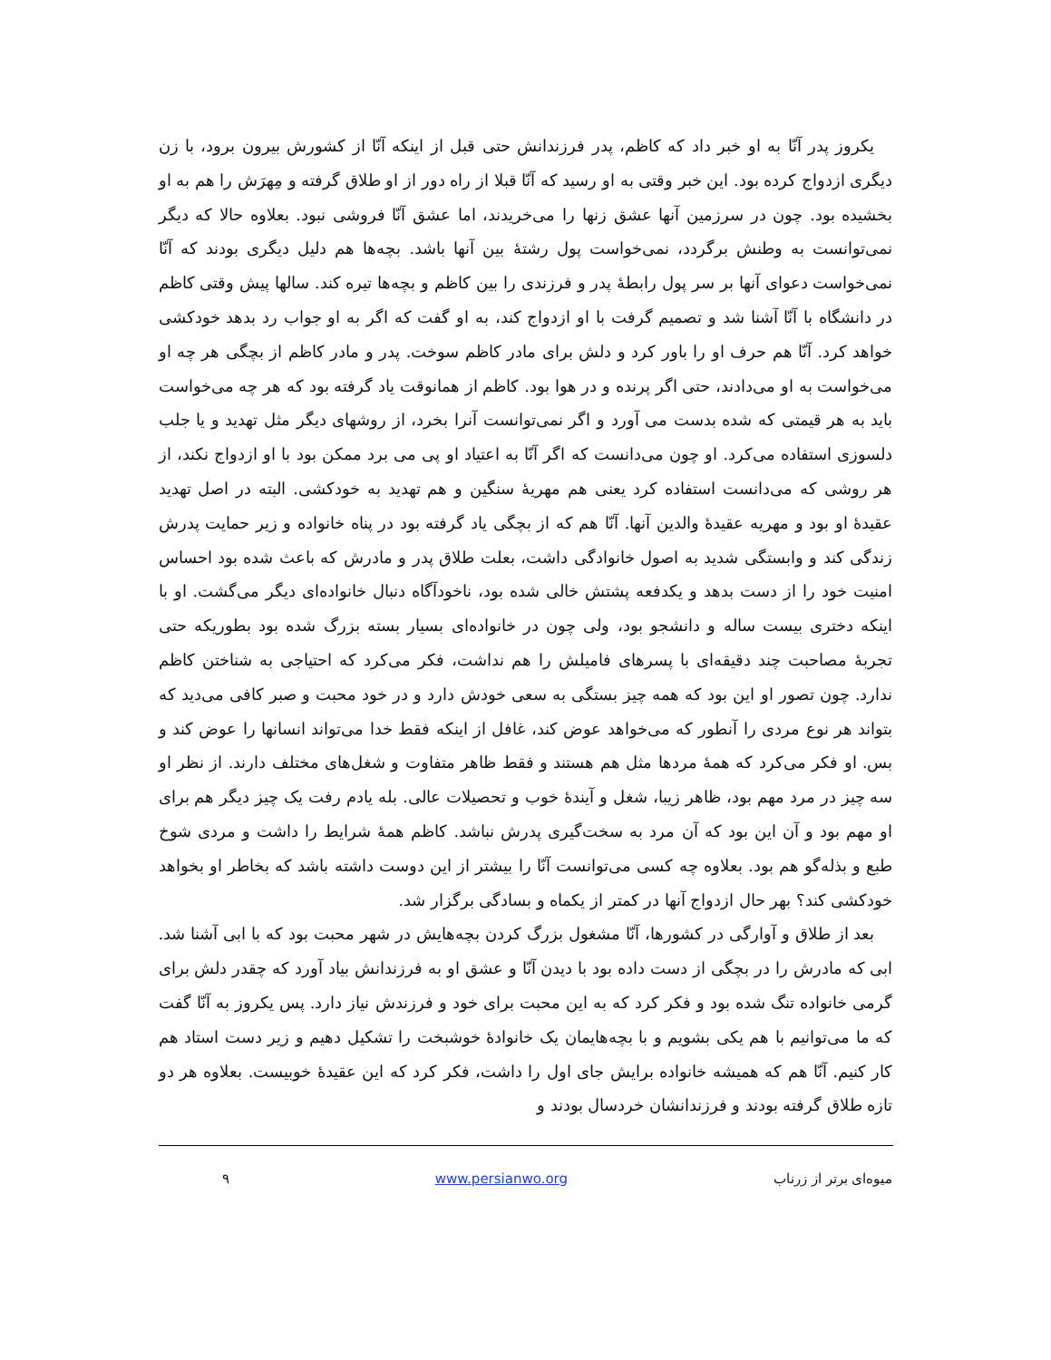یکروز پدر آنّا به او خبر داد که کاظم، پدر فرزندانش حتی قبل از اینکه آنّا از کشورش بیرون برود، با زن دیگری ازدواج کرده بود. این خبر وقتی به او رسید که آنّا قبلا از راه دور از او طلاق گرفته و مِهرَش را هم به او بخشیده بود. چون در سرزمین آنها عشق زنها را می‌خریدند، اما عشق آنّا فروشی نبود. بعلاوه حالا که دیگر نمی‌توانست به وطنش برگردد، نمی‌خواست پول رشتهٔ بین آنها باشد. بچه‌ها هم دلیل دیگری بودند که آنّا نمی‌خواست دعوای آنها بر سر پول رابطهٔ پدر و فرزندی را بین کاظم و بچه‌ها تیره کند. سالها پیش وقتی کاظم در دانشگاه با آنّا آشنا شد و تصمیم گرفت با او ازدواج کند، به او گفت که اگر به او جواب رد بدهد خودکشی خواهد کرد. آنّا هم حرف او را باور کرد و دلش برای مادر کاظم سوخت. پدر و مادر کاظم از بچگی هر چه او می‌خواست به او می‌دادند، حتی اگر پرنده و در هوا بود. کاظم از همانوقت یاد گرفته بود که هر چه می‌خواست باید به هر قیمتی که شده بدست می آورد و اگر نمی‌توانست آنرا بخرد، از روشهای دیگر مثل تهدید و یا جلب دلسوزی استفاده می‌کرد. او چون می‌دانست که اگر آنّا به اعتیاد او پی می برد ممکن بود با او ازدواج نکند، از هر روشی که می‌دانست استفاده کرد یعنی هم مهریهٔ سنگین و هم تهدید به خودکشی. البته در اصل تهدید عقیدهٔ او بود و مهریه عقیدهٔ والدین آنها. آنّا هم که از بچگی یاد گرفته بود در پناه خانواده و زیر حمایت پدرش زندگی کند و وابستگی شدید به اصول خانوادگی داشت، بعلت طلاق پدر و مادرش که باعث شده بود احساس امنیت خود را از دست بدهد و یکدفعه پشتش خالی شده بود، ناخودآگاه دنبال خانواده‌ای دیگر می‌گشت. او با اینکه دختری بیست ساله و دانشجو بود، ولی چون در خانواده‌ای بسیار بسته بزرگ شده بود بطوریکه حتی تجربهٔ مصاحبت چند دقیقه‌ای با پسرهای فامیلش را هم نداشت، فکر می‌کرد که احتیاجی به شناختن کاظم ندارد. چون تصور او این بود که همه چیز بستگی به سعی خودش دارد و در خود محبت و صبر کافی می‌دید که بتواند هر نوع مردی را آنطور که می‌خواهد عوض کند، غافل از اینکه فقط خدا می‌تواند انسانها را عوض کند و بس. او فکر می‌کرد که همهٔ مردها مثل هم هستند و فقط ظاهر متفاوت و شغل‌های مختلف دارند. از نظر او سه چیز در مرد مهم بود، ظاهر زیبا، شغل و آیندهٔ خوب و تحصیلات عالی. بله یادم رفت یک چیز دیگر هم برای او مهم بود و آن این بود که آن مرد به سخت‌گیری پدرش نباشد. کاظم همهٔ شرایط را داشت و مردی شوخ طبع و بذله‌گو هم بود. بعلاوه چه کسی می‌توانست آنّا را بیشتر از این دوست داشته باشد که بخاطر او بخواهد خودکشی کند؟ بهر حال ازدواج آنها در کمتر از یکماه و بسادگی برگزار شد.
بعد از طلاق و آوارگی در کشورها، آنّا مشغول بزرگ کردن بچه‌هایش در شهر محبت بود که با ابی آشنا شد. ابی که مادرش را در بچگی از دست داده بود با دیدن آنّا و عشق او به فرزندانش بیاد آورد که چقدر دلش برای گرمی خانواده تنگ شده بود و فکر کرد که به این محبت برای خود و فرزندش نیاز دارد. پس یکروز به آنّا گفت که ما می‌توانیم با هم یکی بشویم و با بچه‌هایمان یک خانوادهٔ خوشبخت را تشکیل دهیم و زیر دست استاد هم کار کنیم. آنّا هم که همیشه خانواده برایش جای اول را داشت، فکر کرد که این عقیدهٔ خوبیست. بعلاوه هر دو تازه طلاق گرفته بودند و فرزندانشان خردسال بودند و
میوه‌ای برتر از زرناب www.persianwo.org ۹